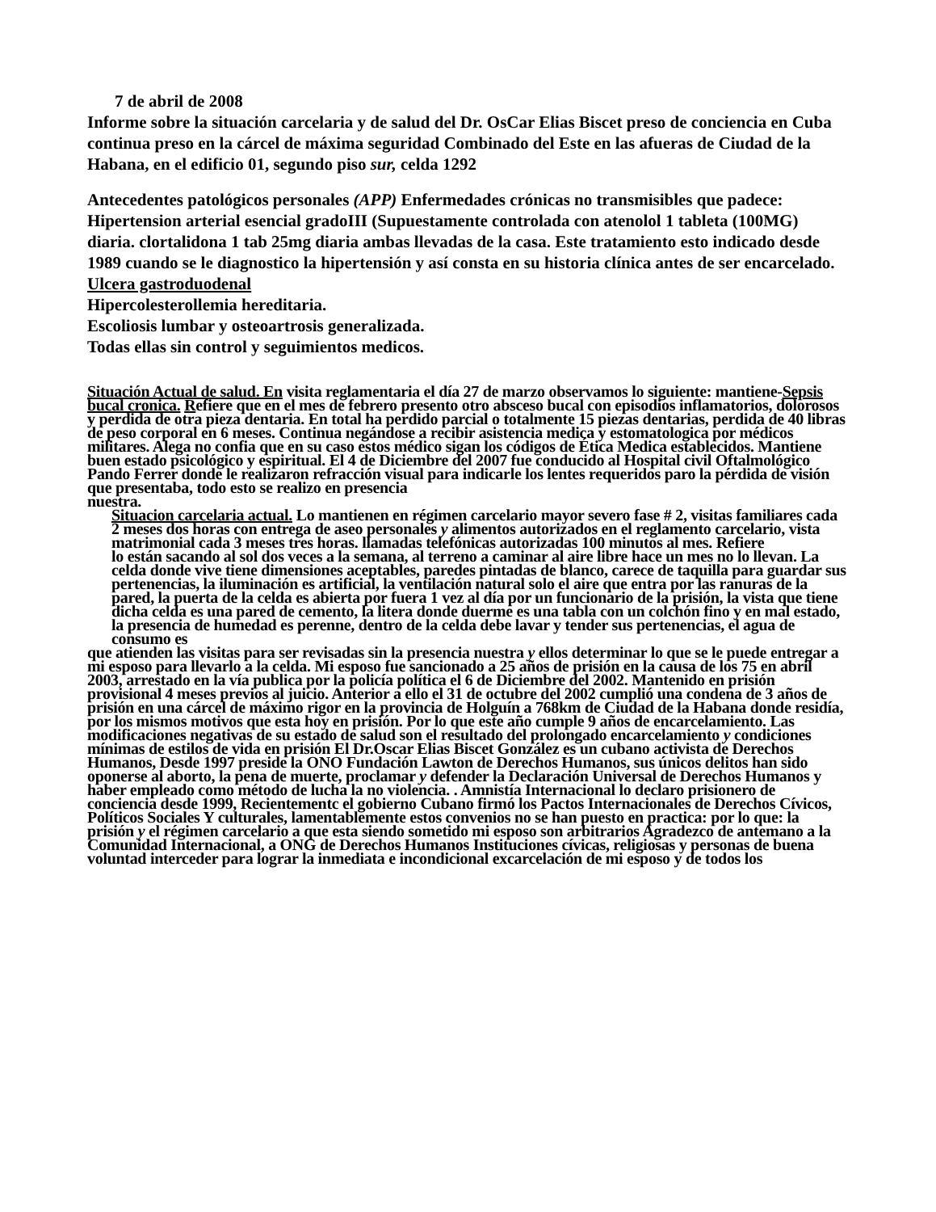7 de abril de 2008
Informe sobre la situación carcelaria y de salud del Dr. OsCar Elias Biscet preso de conciencia en Cuba continua preso en la cárcel de máxima seguridad Combinado del Este en las afueras de Ciudad de la Habana, en el edificio 01, segundo piso sur, celda 1292
Antecedentes patológicos personales (APP) Enfermedades crónicas no transmisibles que padece: Hipertension arterial esencial gradoIII (Supuestamente controlada con atenolol 1 tableta (100MG) diaria. clortalidona 1 tab 25mg diaria ambas llevadas de la casa. Este tratamiento esto indicado desde 1989 cuando se le diagnostico la hipertensión y así consta en su historia clínica antes de ser encarcelado. Ulcera gastroduodenal
Hipercolesterollemia hereditaria.
Escoliosis lumbar y osteoartrosis generalizada.
Todas ellas sin control y seguimientos medicos.
Situación Actual de salud. En visita reglamentaria el día 27 de marzo observamos lo siguiente: mantiene-Sepsis bucal cronica. Refiere que en el mes de febrero presento otro absceso bucal con episodios inflamatorios, dolorosos y perdida de otra pieza dentaria. En total ha perdido parcial o totalmente 15 piezas dentarias, perdida de 40 libras de peso corporal en 6 meses. Continua negándose a recibir asistencia medica y estomatologica por médicos militares. Alega no confia que en su caso estos médico sigan los códigos de Ética Medica establecidos. Mantiene buen estado psicológico y espiritual. El 4 de Diciembre del 2007 fue conducido al Hospital civil Oftalmológico Pando Ferrer donde le realizaron refracción visual para indicarle los lentes requeridos paro la pérdida de visión que presentaba, todo esto se realizo en presencia
nuestra.
Situacion carcelaria actual. Lo mantienen en régimen carcelario mayor severo fase # 2, visitas familiares cada 2 meses dos horas con entrega de aseo personales y alimentos autorizados en el reglamento carcelario, vista matrimonial cada 3 meses tres horas. llamadas telefónicas autorizadas 100 minutos al mes. Refiere
lo están sacando al sol dos veces a la semana, al terreno a caminar al aire libre hace un mes no lo llevan. La celda donde vive tiene dimensiones aceptables, paredes pintadas de blanco, carece de taquilla para guardar sus pertenencias, la iluminación es artificial, la ventilación natural solo el aire que entra por las ranuras de la pared, la puerta de la celda es abierta por fuera 1 vez al día por un funcionario de la prisión, la vista que tiene dicha celda es una pared de cemento, la litera donde duerme es una tabla con un colchón fino y en mal estado, la presencia de humedad es perenne, dentro de la celda debe lavar y tender sus pertenencias, el agua de consumo es
que atienden las visitas para ser revisadas sin la presencia nuestra y ellos determinar lo que se le puede entregar a mi esposo para llevarlo a la celda. Mi esposo fue sancionado a 25 años de prisión en la causa de los 75 en abril 2003, arrestado en la vía publica por la policía política el 6 de Diciembre del 2002. Mantenido en prisión provisional 4 meses previos al juicio. Anterior a ello el 31 de octubre del 2002 cumplió una condena de 3 años de prisión en una cárcel de máximo rigor en la provincia de Holguín a 768km de Ciudad de la Habana donde residía, por los mismos motivos que esta hoy en prisión. Por lo que este año cumple 9 años de encarcelamiento. Las modificaciones negativas de su estado de salud son el resultado del prolongado encarcelamiento y condiciones mínimas de estilos de vida en prisión El Dr.Oscar Elias Biscet González es un cubano activista de Derechos Humanos, Desde 1997 preside la ONO Fundación Lawton de Derechos Humanos, sus únicos delitos han sido oponerse al aborto, la pena de muerte, proclamar y defender la Declaración Universal de Derechos Humanos y haber empleado como método de lucha la no violencia. . Amnistía Internacional lo declaro prisionero de conciencia desde 1999, Recientementc el gobierno Cubano firmó los Pactos Internacionales de Derechos Cívicos, Políticos Sociales Y culturales, lamentablemente estos convenios no se han puesto en practica: por lo que: la prisión y el régimen carcelario a que esta siendo sometido mi esposo son arbitrarios Agradezco de antemano a la Comunidad Internacional, a ONG de Derechos Humanos Instituciones cívicas, religiosas y personas de buena voluntad interceder para lograr la inmediata e incondicional excarcelación de mi esposo y de todos los